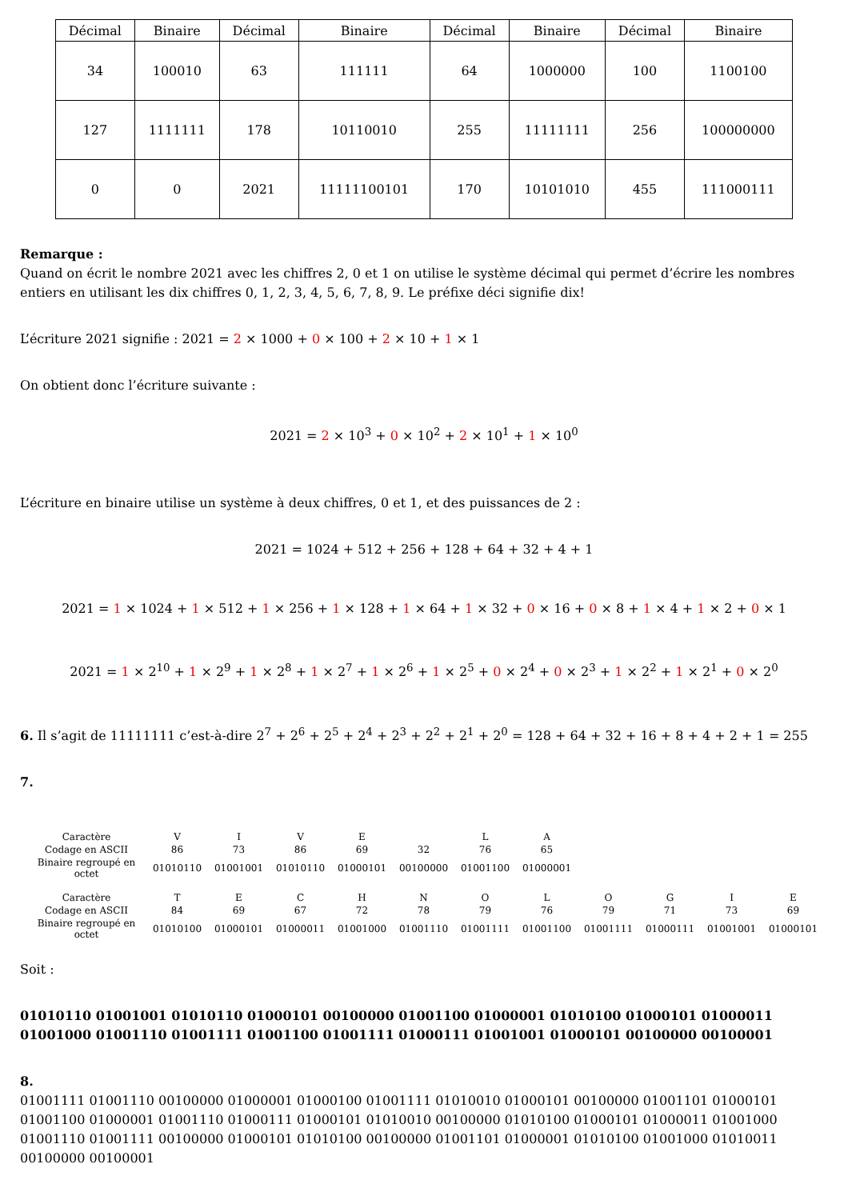| Décimal | Binaire | Décimal | Binaire | Décimal | Binaire | Décimal | Binaire |
| --- | --- | --- | --- | --- | --- | --- | --- |
| 34 | 100010 | 63 | 111111 | 64 | 1000000 | 100 | 1100100 |
| 127 | 1111111 | 178 | 10110010 | 255 | 11111111 | 256 | 100000000 |
| 0 | 0 | 2021 | 11111100101 | 170 | 10101010 | 455 | 111000111 |
Remarque :
Quand on écrit le nombre 2021 avec les chiffres 2, 0 et 1 on utilise le système décimal qui permet d’écrire les nombres entiers en utilisant les dix chiffres 0, 1, 2, 3, 4, 5, 6, 7, 8, 9. Le préfixe déci signifie dix!
L’écriture 2021 signifie : 2021 = 2 × 1000 + 0 × 100 + 2 × 10 + 1 × 1
On obtient donc l’écriture suivante :
2021 = 2 × 10<sup>3</sup> + 0 × 10<sup>2</sup> + 2 × 10<sup>1</sup> + 1 × 10<sup>0</sup>
L’écriture en binaire utilise un système à deux chiffres, 0 et 1, et des puissances de 2 :
2021 = 1024 + 512 + 256 + 128 + 64 + 32 + 4 + 1
2021 = 1 × 1024 + 1 × 512 + 1 × 256 + 1 × 128 + 1 × 64 + 1 × 32 + 0 × 16 + 0 × 8 + 1 × 4 + 1 × 2 + 0 × 1
2021 = 1 × 2<sup>10</sup> + 1 × 2<sup>9</sup> + 1 × 2<sup>8</sup> + 1 × 2<sup>7</sup> + 1 × 2<sup>6</sup> + 1 × 2<sup>5</sup> + 0 × 2<sup>4</sup> + 0 × 2<sup>3</sup> + 1 × 2<sup>2</sup> + 1 × 2<sup>1</sup> + 0 × 2<sup>0</sup>
6. Il s’agit de 11111111 c’est-à-dire 2<sup>7</sup> + 2<sup>6</sup> + 2<sup>5</sup> + 2<sup>4</sup> + 2<sup>3</sup> + 2<sup>2</sup> + 2<sup>1</sup> + 2<sup>0</sup> = 128 + 64 + 32 + 16 + 8 + 4 + 2 + 1 = 255
7.
| Caractère | V | I | V | E | | L | A |
| Codage en ASCII | 86 | 73 | 86 | 69 | 32 | 76 | 65 |
| Binaire regroupé en octet | 01010110 | 01001001 | 01010110 | 01000101 | 00100000 | 01001100 | 01000001 |
| Caractère | T | E | C | H | N | O | L | O | G | I | E |
| Codage en ASCII | 84 | 69 | 67 | 72 | 78 | 79 | 76 | 79 | 71 | 73 | 69 |
| Binaire regroupé en octet | 01010100 | 01000101 | 01000011 | 01001000 | 01001110 | 01001111 | 01001100 | 01001111 | 01000111 | 01001001 | 01000101 |
Soit :
01010110 01001001 01010110 01000101 00100000 01001100 01000001 01010100 01000101 01000011 01001000 01001110 01001111 01001100 01001111 01000111 01001001 01000101 00100000 00100001
8.
01001111 01001110 00100000 01000001 01000100 01001111 01010010 01000101 00100000 01001101 01000101 01001100 01000001 01001110 01000111 01000101 01010010 00100000 01010100 01000101 01000011 01001000 01001110 01001111 00100000 01000101 01010100 00100000 01001101 01000001 01010100 01001000 01010011 00100000 00100001